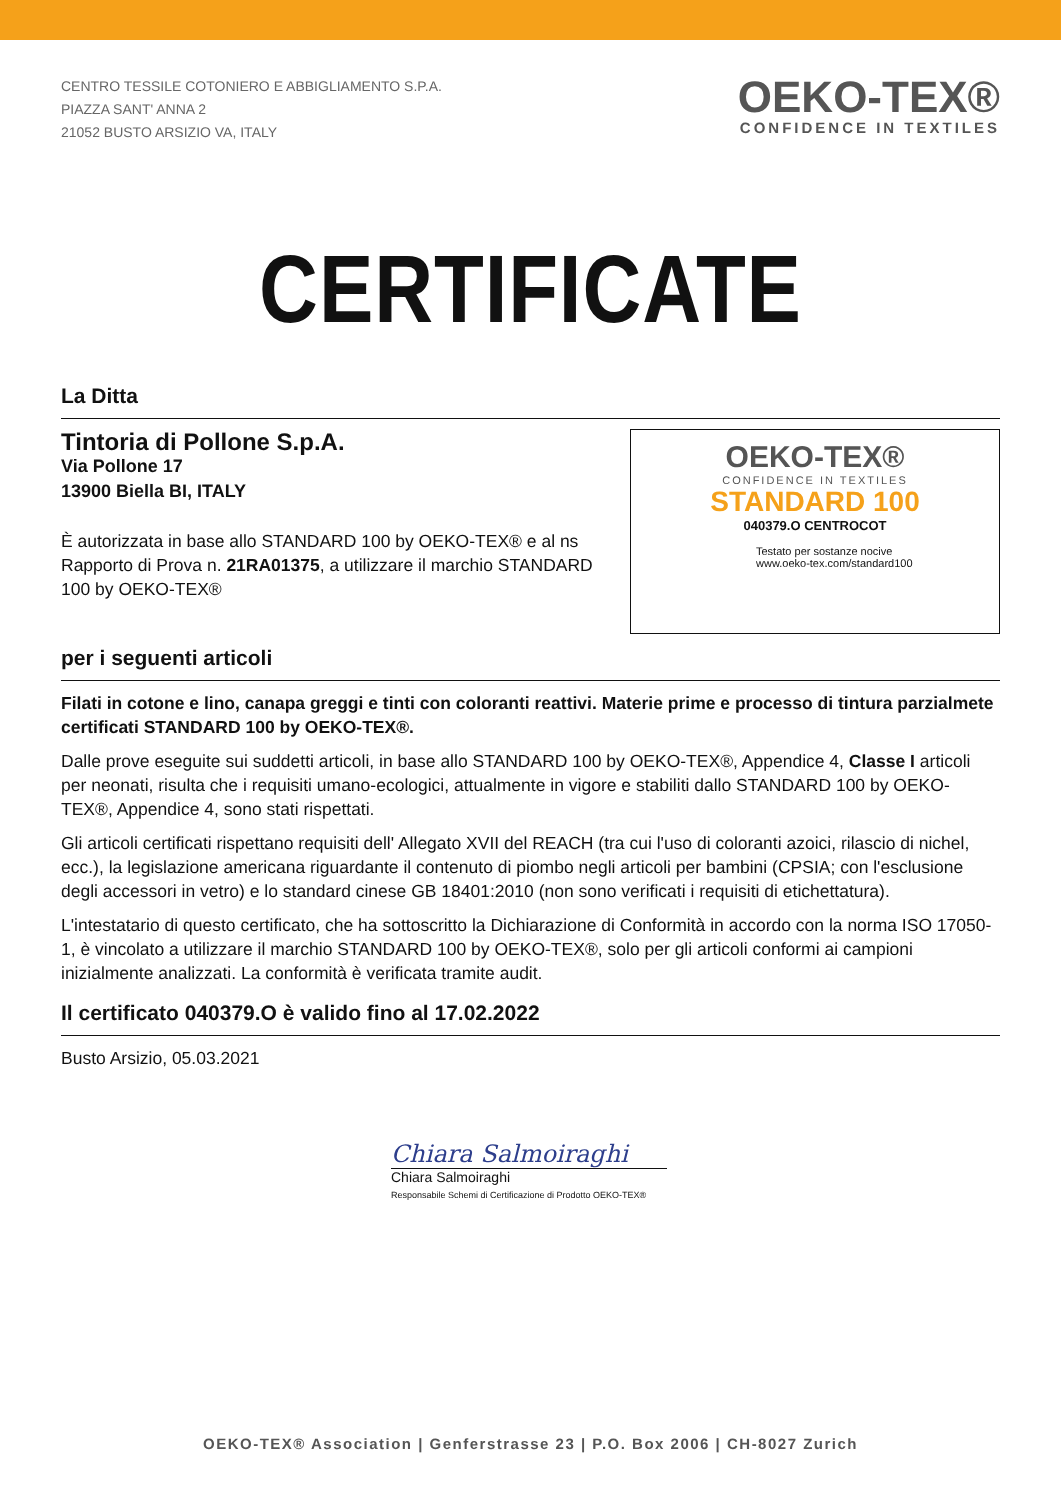CENTRO TESSILE COTONIERO E ABBIGLIAMENTO S.P.A.
PIAZZA SANT' ANNA 2
21052 BUSTO ARSIZIO VA, ITALY
OEKO-TEX®
CONFIDENCE IN TEXTILES
CERTIFICATE
La Ditta
Tintoria di Pollone S.p.A.
Via Pollone 17
13900 Biella BI, ITALY
È autorizzata in base allo STANDARD 100 by OEKO-TEX® e al ns Rapporto di Prova n. 21RA01375, a utilizzare il marchio STANDARD 100 by OEKO-TEX®
OEKO-TEX®
CONFIDENCE IN TEXTILES
STANDARD 100
040379.O CENTROCOT
Testato per sostanze nocive
www.oeko-tex.com/standard100
per i seguenti articoli
Filati in cotone e lino, canapa greggi e tinti con coloranti reattivi. Materie prime e processo di tintura parzialmete certificati STANDARD 100 by OEKO-TEX®.
Dalle prove eseguite sui suddetti articoli, in base allo STANDARD 100 by OEKO-TEX®, Appendice 4, Classe I articoli per neonati, risulta che i requisiti umano-ecologici, attualmente in vigore e stabiliti dallo STANDARD 100 by OEKO-TEX®, Appendice 4, sono stati rispettati.
Gli articoli certificati rispettano requisiti dell' Allegato XVII del REACH (tra cui l'uso di coloranti azoici, rilascio di nichel, ecc.), la legislazione americana riguardante il contenuto di piombo negli articoli per bambini (CPSIA; con l'esclusione degli accessori in vetro) e lo standard cinese GB 18401:2010 (non sono verificati i requisiti di etichettatura).
L'intestatario di questo certificato, che ha sottoscritto la Dichiarazione di Conformità in accordo con la norma ISO 17050-1, è vincolato a utilizzare il marchio STANDARD 100 by OEKO-TEX®, solo per gli articoli conformi ai campioni inizialmente analizzati. La conformità è verificata tramite audit.
Il certificato 040379.O è valido fino al 17.02.2022
Busto Arsizio, 05.03.2021
Chiara Salmoiraghi
Chiara Salmoiraghi
Responsabile Schemi di Certificazione di Prodotto OEKO-TEX®
OEKO-TEX® Association | Genferstrasse 23 | P.O. Box 2006 | CH-8027 Zurich